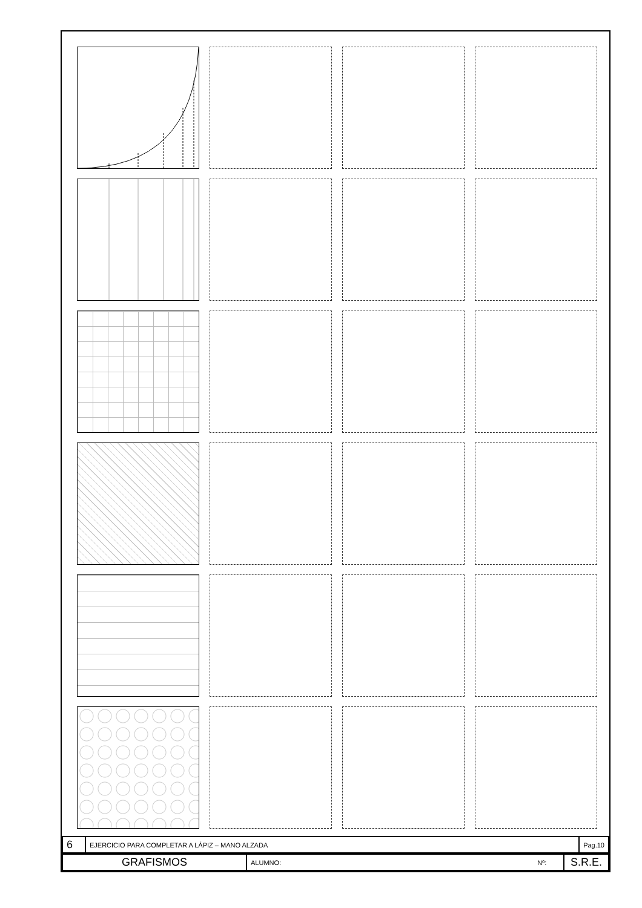| 6 | EJERCICIO PARA COMPLETAR A LÁPIZ – MANO ALZADA | Pag.10 |
| GRAFISMOS | ALUMNO: Nº: | S.R.E. |